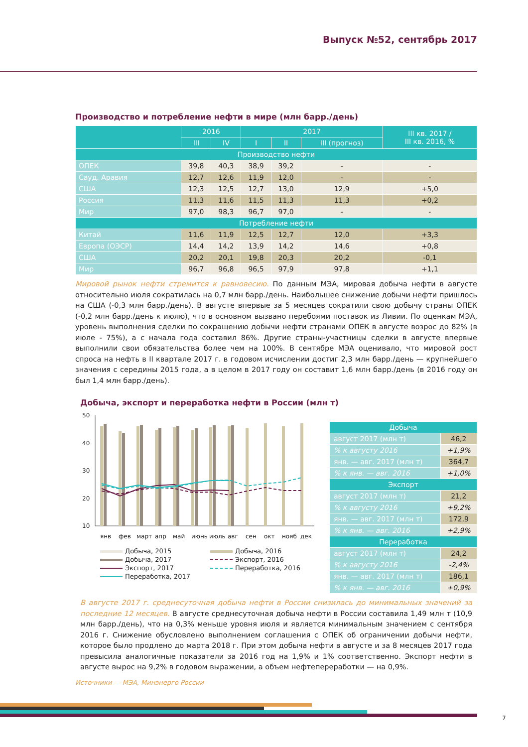Выпуск №52, сентябрь 2017
Производство и потребление нефти в мире (млн барр./день)
| | 2016 | | 2017 | | | III кв. 2017 / III кв. 2016, % |
| --- | --- | --- | --- | --- | --- | --- |
| | III | IV | I | II | III (прогноз) | |
| Производство нефти | | | | | | |
| ОПЕК | 39,8 | 40,3 | 38,9 | 39,2 | - | - |
| Сауд. Аравия | 12,7 | 12,6 | 11,9 | 12,0 | - | - |
| США | 12,3 | 12,5 | 12,7 | 13,0 | 12,9 | +5,0 |
| Россия | 11,3 | 11,6 | 11,5 | 11,3 | 11,3 | +0,2 |
| Мир | 97,0 | 98,3 | 96,7 | 97,0 | - | - |
| Потребление нефти | | | | | | |
| Китай | 11,6 | 11,9 | 12,5 | 12,7 | 12,0 | +3,3 |
| Европа (ОЭСР) | 14,4 | 14,2 | 13,9 | 14,2 | 14,6 | +0,8 |
| США | 20,2 | 20,1 | 19,8 | 20,3 | 20,2 | -0,1 |
| Мир | 96,7 | 96,8 | 96,5 | 97,9 | 97,8 | +1,1 |
Мировой рынок нефти стремится к равновесию. По данным МЭА, мировая добыча нефти в августе относительно июля сократилась на 0,7 млн барр./день. Наибольшее снижение добычи нефти пришлось на США (-0,3 млн барр./день). В августе впервые за 5 месяцев сократили свою добычу страны ОПЕК (-0,2 млн барр./день к июлю), что в основном вызвано перебоями поставок из Ливии. По оценкам МЭА, уровень выполнения сделки по сокращению добычи нефти странами ОПЕК в августе возрос до 82% (в июле - 75%), а с начала года составил 86%. Другие страны-участницы сделки в августе впервые выполнили свои обязательства более чем на 100%. В сентябре МЭА оценивало, что мировой рост спроса на нефть в II квартале 2017 г. в годовом исчислении достиг 2,3 млн барр./день — крупнейшего значения с середины 2015 года, а в целом в 2017 году он составит 1,6 млн барр./день (в 2016 году он был 1,4 млн барр./день).
Добыча, экспорт и переработка нефти в России (млн т)
50
40
30
20
10
янв
фев
март
апр
май
июнь
июль
авг
сен
окт
нояб
дек
Добыча, 2015 Добыча, 2016 Добыча, 2017 Экспорт, 2016 Экспорт, 2017 Переработка, 2016 Переработка, 2017
| Добыча | |
| август 2017 (млн т) | 46,2 |
| % к августу 2016 | +1,9% |
| янв. — авг. 2017 (млн т) | 364,7 |
| % к янв. — авг. 2016 | +1,0% |
| Экспорт | |
| август 2017 (млн т) | 21,2 |
| % к августу 2016 | +9,2% |
| янв. — авг. 2017 (млн т) | 172,9 |
| % к янв. — авг. 2016 | +2,9% |
| Переработка | |
| август 2017 (млн т) | 24,2 |
| % к августу 2016 | -2,4% |
| янв. — авг. 2017 (млн т) | 186,1 |
| % к янв. — авг. 2016 | +0,9% |
В августе 2017 г. среднесуточная добыча нефти в России снизилась до минимальных значений за последние 12 месяцев. В августе среднесуточная добыча нефти в России составила 1,49 млн т (10,9 млн барр./день), что на 0,3% меньше уровня июля и является минимальным значением с сентября 2016 г. Снижение обусловлено выполнением соглашения с ОПЕК об ограничении добычи нефти, которое было продлено до марта 2018 г. При этом добыча нефти в августе и за 8 месяцев 2017 года превысила аналогичные показатели за 2016 год на 1,9% и 1% соответственно. Экспорт нефти в августе вырос на 9,2% в годовом выражении, а объем нефтепереработки — на 0,9%.
Источники — МЭА, Минэнерго России
7